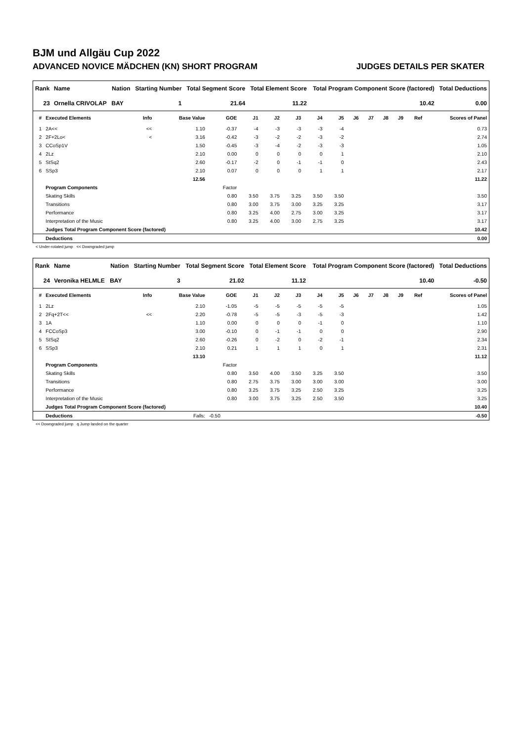BJM und Allgäu Cup 2022
ADVANCED NOVICE MÄDCHEN (KN) SHORT PROGRAM JUDGES DETAILS PER SKATER
| Rank | Name | Nation | Starting Number | Total Segment Score | Total Element Score | Total Program Component Score (factored) | Total Deductions |
| --- | --- | --- | --- | --- | --- | --- | --- |
| 23 | Ornella CRIVOLAP | BAY | 1 | 21.64 | 11.22 | 10.42 | 0.00 |
| # | Executed Elements | Info | Base Value | GOE | J1 | J2 | J3 | J4 | J5 | J6 | J7 | J8 | J9 | Ref | Scores of Panel |
| --- | --- | --- | --- | --- | --- | --- | --- | --- | --- | --- | --- | --- | --- | --- | --- |
| 1 | 2A<< | << | 1.10 | -0.37 | -4 | -3 | -3 | -3 | -4 | | | | | | 0.73 |
| 2 | 2F+2Lo< | < | 3.16 | -0.42 | -3 | -2 | -2 | -3 | -2 | | | | | | 2.74 |
| 3 | CCoSp1V | | 1.50 | -0.45 | -3 | -4 | -2 | -3 | -3 | | | | | | 1.05 |
| 4 | 2Lz | | 2.10 | 0.00 | 0 | 0 | 0 | 0 | 1 | | | | | | 2.10 |
| 5 | StSq2 | | 2.60 | -0.17 | -2 | 0 | -1 | -1 | 0 | | | | | | 2.43 |
| 6 | SSp3 | | 2.10 | 0.07 | 0 | 0 | 0 | 1 | 1 | | | | | | 2.17 |
| | | | 12.56 | | | | | | | | | | | | 11.22 |
| | Program Components | | | Factor | | | | | | | | | | | |
| | Skating Skills | | | 0.80 | 3.50 | 3.75 | 3.25 | 3.50 | 3.50 | | | | | | 3.50 |
| | Transitions | | | 0.80 | 3.00 | 3.75 | 3.00 | 3.25 | 3.25 | | | | | | 3.17 |
| | Performance | | | 0.80 | 3.25 | 4.00 | 2.75 | 3.00 | 3.25 | | | | | | 3.17 |
| | Interpretation of the Music | | | 0.80 | 3.25 | 4.00 | 3.00 | 2.75 | 3.25 | | | | | | 3.17 |
| | Judges Total Program Component Score (factored) | | | | | | | | | | | | | | 10.42 |
| | Deductions | | | | | | | | | | | | | | 0.00 |
< Under-rotated jump << Downgraded jump
| Rank | Name | Nation | Starting Number | Total Segment Score | Total Element Score | Total Program Component Score (factored) | Total Deductions |
| --- | --- | --- | --- | --- | --- | --- | --- |
| 24 | Veronika HELMLE | BAY | 3 | 21.02 | 11.12 | 10.40 | -0.50 |
| # | Executed Elements | Info | Base Value | GOE | J1 | J2 | J3 | J4 | J5 | J6 | J7 | J8 | J9 | Ref | Scores of Panel |
| --- | --- | --- | --- | --- | --- | --- | --- | --- | --- | --- | --- | --- | --- | --- | --- |
| 1 | 2Lz | | 2.10 | -1.05 | -5 | -5 | -5 | -5 | -5 | | | | | | 1.05 |
| 2 | 2Fq+2T<< | << | 2.20 | -0.78 | -5 | -5 | -3 | -5 | -3 | | | | | | 1.42 |
| 3 | 1A | | 1.10 | 0.00 | 0 | 0 | 0 | -1 | 0 | | | | | | 1.10 |
| 4 | FCCoSp3 | | 3.00 | -0.10 | 0 | -1 | -1 | 0 | 0 | | | | | | 2.90 |
| 5 | StSq2 | | 2.60 | -0.26 | 0 | -2 | 0 | -2 | -1 | | | | | | 2.34 |
| 6 | SSp3 | | 2.10 | 0.21 | 1 | 1 | 1 | 0 | 1 | | | | | | 2.31 |
| | | | 13.10 | | | | | | | | | | | | 11.12 |
| | Program Components | | | Factor | | | | | | | | | | | |
| | Skating Skills | | | 0.80 | 3.50 | 4.00 | 3.50 | 3.25 | 3.50 | | | | | | 3.50 |
| | Transitions | | | 0.80 | 2.75 | 3.75 | 3.00 | 3.00 | 3.00 | | | | | | 3.00 |
| | Performance | | | 0.80 | 3.25 | 3.75 | 3.25 | 2.50 | 3.25 | | | | | | 3.25 |
| | Interpretation of the Music | | | 0.80 | 3.00 | 3.75 | 3.25 | 2.50 | 3.50 | | | | | | 3.25 |
| | Judges Total Program Component Score (factored) | | | | | | | | | | | | | | 10.40 |
| | Deductions | | Falls: | -0.50 | | | | | | | | | | | -0.50 |
<< Downgraded jump q Jump landed on the quarter